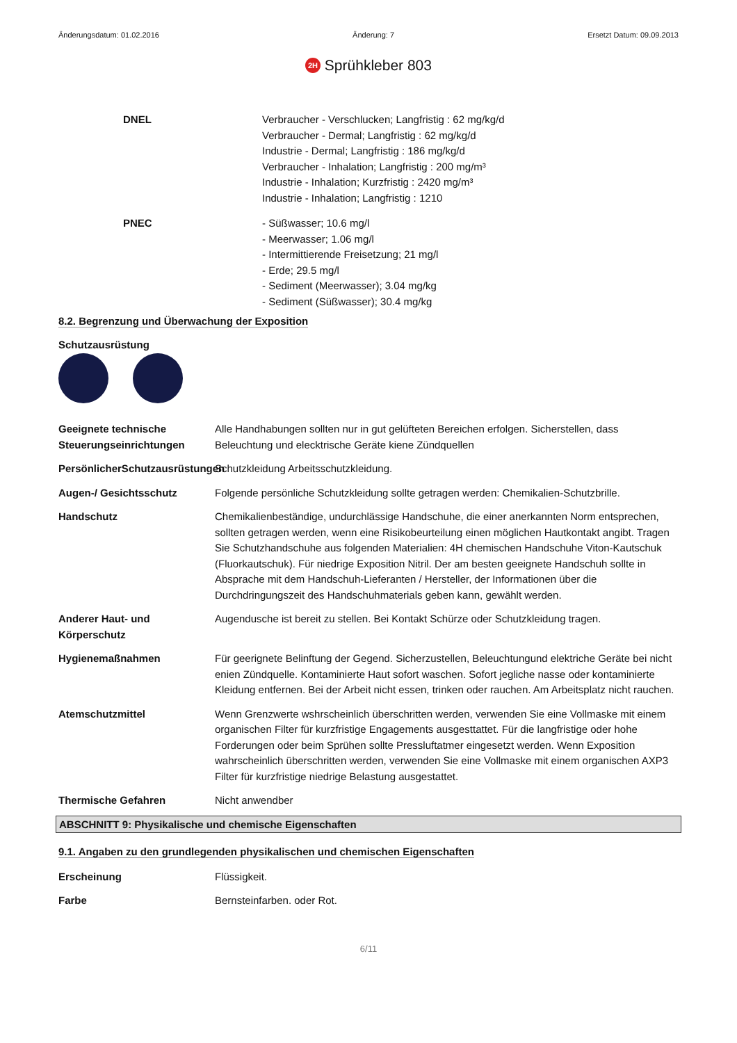Änderungsdatum: 01.02.2016 Änderung: 7 Ersetzt Datum: 09.09.2013
2H Sprühkleber 803
DNEL Verbraucher - Verschlucken; Langfristig : 62 mg/kg/d
Verbraucher - Dermal; Langfristig : 62 mg/kg/d
Industrie - Dermal; Langfristig : 186 mg/kg/d
Verbraucher - Inhalation; Langfristig : 200 mg/m³
Industrie - Inhalation; Kurzfristig : 2420 mg/m³
Industrie - Inhalation; Langfristig : 1210
PNEC - Süßwasser; 10.6 mg/l
- Meerwasser; 1.06 mg/l
- Intermittierende Freisetzung; 21 mg/l
- Erde; 29.5 mg/l
- Sediment (Meerwasser); 3.04 mg/kg
- Sediment (Süßwasser); 30.4 mg/kg
8.2. Begrenzung und Überwachung der Exposition
Schutzausrüstung
Geeignete technische Steuerungseinrichtungen
Alle Handhabungen sollten nur in gut gelüfteten Bereichen erfolgen. Sicherstellen, dass Beleuchtung und elecktrische Geräte kiene Zündquellen
PersönlicherSchutzausrüstungen
Schutzkleidung Arbeitsschutzkleidung.
Augen-/ Gesichtsschutz Folgende persönliche Schutzkleidung sollte getragen werden: Chemikalien-Schutzbrille.
Handschutz Chemikalienbeständige, undurchlässige Handschuhe, die einer anerkannten Norm entsprechen, sollten getragen werden, wenn eine Risikobeurteilung einen möglichen Hautkontakt angibt. Tragen Sie Schutzhandschuhe aus folgenden Materialien: 4H chemischen Handschuhe Viton-Kautschuk (Fluorkautschuk). Für niedrige Exposition Nitril. Der am besten geeignete Handschuh sollte in Absprache mit dem Handschuh-Lieferanten / Hersteller, der Informationen über die Durchdringungszeit des Handschuhmaterials geben kann, gewählt werden.
Anderer Haut- und Körperschutz
Augendusche ist bereit zu stellen. Bei Kontakt Schürze oder Schutzkleidung tragen.
Hygienemaßnahmen Für geerignete Belinftung der Gegend. Sicherzustellen, Beleuchtungund elektriche Geräte bei nicht enien Zündquelle. Kontaminierte Haut sofort waschen. Sofort jegliche nasse oder kontaminierte Kleidung entfernen. Bei der Arbeit nicht essen, trinken oder rauchen. Am Arbeitsplatz nicht rauchen.
Atemschutzmittel Wenn Grenzwerte wshrscheinlich überschritten werden, verwenden Sie eine Vollmaske mit einem organischen Filter für kurzfristige Engagements ausgesttattet. Für die langfristige oder hohe Forderungen oder beim Sprühen sollte Pressluftatmer eingesetzt werden. Wenn Exposition wahrscheinlich überschritten werden, verwenden Sie eine Vollmaske mit einem organischen AXP3 Filter für kurzfristige niedrige Belastung ausgestattet.
Thermische Gefahren Nicht anwendber
ABSCHNITT 9: Physikalische und chemische Eigenschaften
9.1. Angaben zu den grundlegenden physikalischen und chemischen Eigenschaften
Erscheinung Flüssigkeit.
Farbe Bernsteinfarben. oder Rot.
6/11